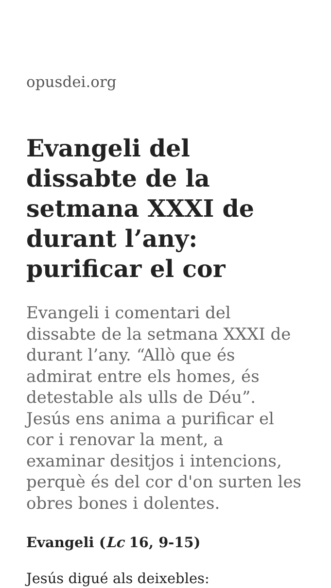opusdei.org
Evangeli del dissabte de la setmana XXXI de durant l’any: purificar el cor
Evangeli i comentari del dissabte de la setmana XXXI de durant l’any. “Allò que és admirat entre els homes, és detestable als ulls de Déu”. Jesús ens anima a purificar el cor i renovar la ment, a examinar desitjos i intencions, perquè és del cor d'on surten les obres bones i dolentes.
Evangeli (Lc 16, 9-15)
Jesús digué als deixebles: